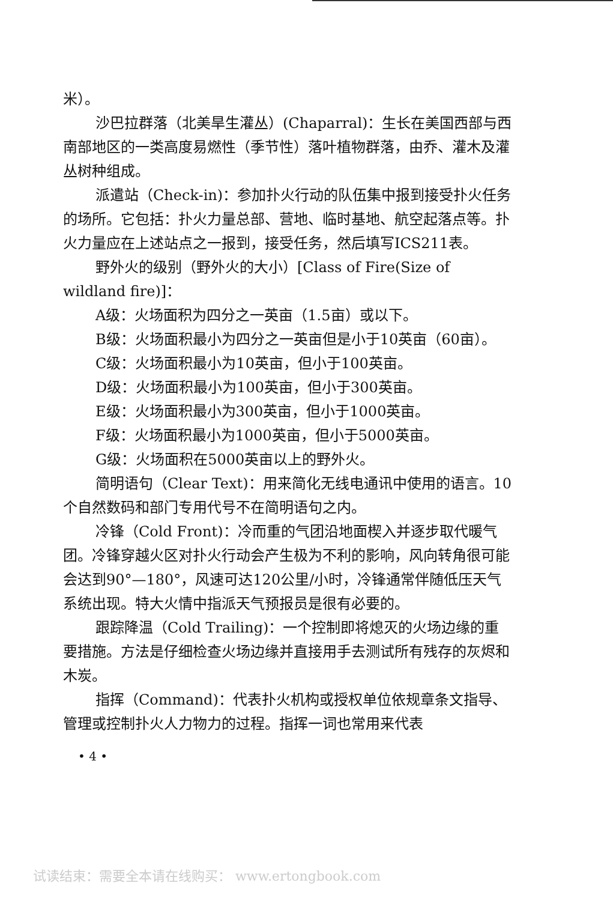米）。
沙巴拉群落（北美旱生灌丛）(Chaparral)：生长在美国西部与西南部地区的一类高度易燃性（季节性）落叶植物群落，由乔、灌木及灌丛树种组成。
派遣站（Check-in)：参加扑火行动的队伍集中报到接受扑火任务的场所。它包括：扑火力量总部、营地、临时基地、航空起落点等。扑火力量应在上述站点之一报到，接受任务，然后填写ICS211表。
野外火的级别（野外火的大小）[Class of Fire(Size of wildland fire)]：
A级：火场面积为四分之一英亩（1.5亩）或以下。
B级：火场面积最小为四分之一英亩但是小于10英亩（60亩）。
C级：火场面积最小为10英亩，但小于100英亩。
D级：火场面积最小为100英亩，但小于300英亩。
E级：火场面积最小为300英亩，但小于1000英亩。
F级：火场面积最小为1000英亩，但小于5000英亩。
G级：火场面积在5000英亩以上的野外火。
简明语句（Clear Text)：用来简化无线电通讯中使用的语言。10个自然数码和部门专用代号不在简明语句之内。
冷锋（Cold Front)：冷而重的气团沿地面楔入并逐步取代暖气团。冷锋穿越火区对扑火行动会产生极为不利的影响，风向转角很可能会达到90°—180°，风速可达120公里/小时，冷锋通常伴随低压天气系统出现。特大火情中指派天气预报员是很有必要的。
跟踪降温（Cold Trailing)：一个控制即将熄灭的火场边缘的重要措施。方法是仔细检查火场边缘并直接用手去测试所有残存的灰烬和木炭。
指挥（Command)：代表扑火机构或授权单位依规章条文指导、管理或控制扑火人力物力的过程。指挥一词也常用来代表
• 4 •
试读结束：需要全本请在线购买： www.ertongbook.com